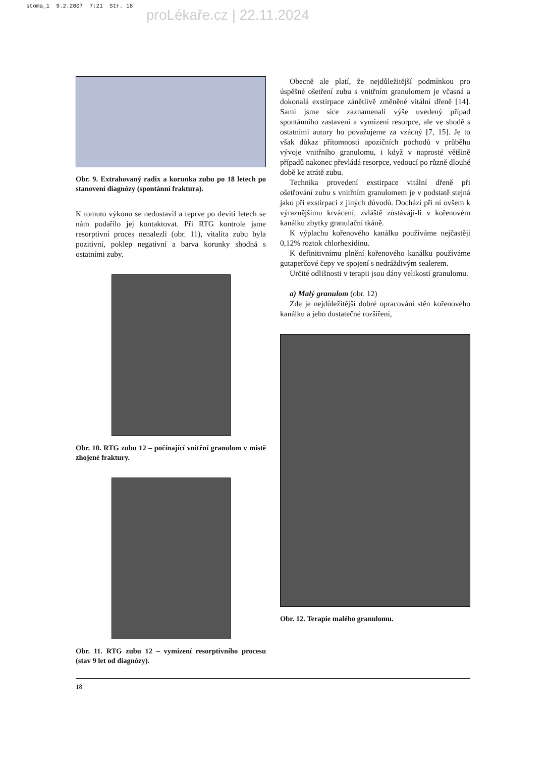stoma_1 9.2.2007 7:21 Str. 18
proLékaře.cz | 22.11.2024
Obr. 9. Extrahovaný radix a korunka zubu po 18 letech po stanovení diagnózy (spontánní fraktura).
K tomuto výkonu se nedostavil a teprve po devíti letech se nám podařilo jej kontaktovat. Při RTG kontrole jsme resorptivní proces nenalezli (obr. 11), vitalita zubu byla pozitivní, poklep negativní a barva korunky shodná s ostatními zuby.
Obr. 10. RTG zubu 12 – počínající vnitřní granulom v místě zhojené fraktury.
Obr. 11. RTG zubu 12 – vymizení resorptivního procesu (stav 9 let od diagnózy).
Obecně ale platí, že nejdůležitější podmínkou pro úspěšné ošetření zubu s vnitřním granulomem je včasná a dokonalá exstirpace zánětlivě změněné vitální dřeně [14]. Sami jsme sice zaznamenali výše uvedený případ spontánního zastavení a vymizení resorpce, ale ve shodě s ostatními autory ho považujeme za vzácný [7, 15]. Je to však důkaz přítomnosti apozičních pochodů v průběhu vývoje vnitřního granulomu, i když v naprosté většině případů nakonec převládá resorpce, vedoucí po různě dlouhé době ke ztrátě zubu.
Technika provedení exstirpace vitální dřeně při ošetřování zubu s vnitřním granulomem je v podstatě stejná jako při exstirpaci z jiných důvodů. Dochází při ní ovšem k výraznějšímu krvácení, zvláště zůstávají-li v kořenovém kanálku zbytky granulační tkáně.
K výplachu kořenového kanálku používáme nejčastěji 0,12% roztok chlorhexidinu.
K definitivnímu plnění kořenového kanálku používáme gutaperčové čepy ve spojení s nedráždivým sealerem.
Určité odlišnosti v terapii jsou dány velikostí granulomu.
a) Malý granulom (obr. 12)
Zde je nejdůležitější dobré opracování stěn kořenového kanálku a jeho dostatečné rozšíření,
Obr. 12. Terapie malého granulomu.
18